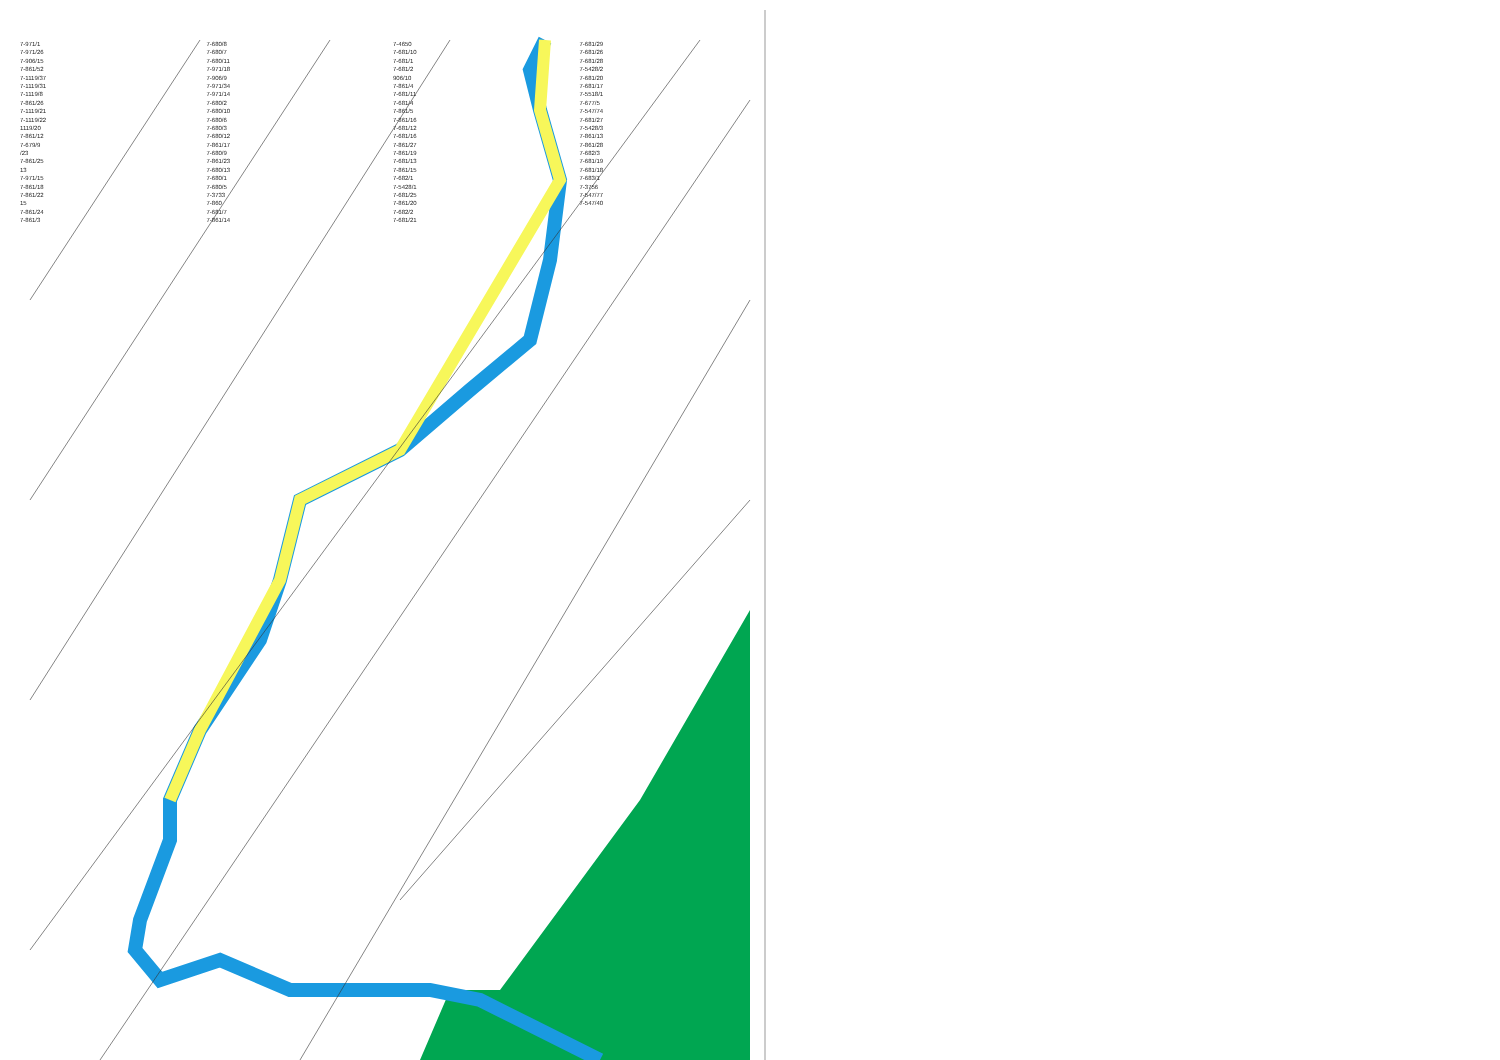7-971/1
7-971/26
7-906/15
7-861/52
7-1119/37
7-1119/31
7-1119/8
7-861/26
7-1119/21
7-1119/22
1119/20
7-861/12
7-679/9
/23
7-861/25
13
7-971/15
7-861/18
7-861/22
15
7-861/24
7-861/3
7-680/8
7-680/7
7-680/11
7-971/18
7-906/9
7-971/34
7-971/14
7-680/2
7-680/10
7-680/6
7-680/3
7-680/12
7-861/17
7-680/9
7-861/23
7-680/13
7-680/1
7-680/5
7-3733
7-860
7-681/7
7-861/14
7-4650
7-681/10
7-681/1
7-681/2
906/10
7-861/4
7-681/11
7-681/4
7-861/5
7-861/16
7-681/12
7-681/16
7-861/27
7-861/19
7-681/13
7-861/15
7-682/1
7-5428/1
7-681/25
7-861/20
7-682/2
7-681/21
7-681/29
7-681/26
7-681/28
7-5428/2
7-681/20
7-681/17
7-5518/1
7-677/5
7-547/74
7-681/27
7-5428/3
7-861/13
7-861/28
7-682/3
7-681/19
7-681/18
7-683/1
7-3756
7-547/77
7-547/40